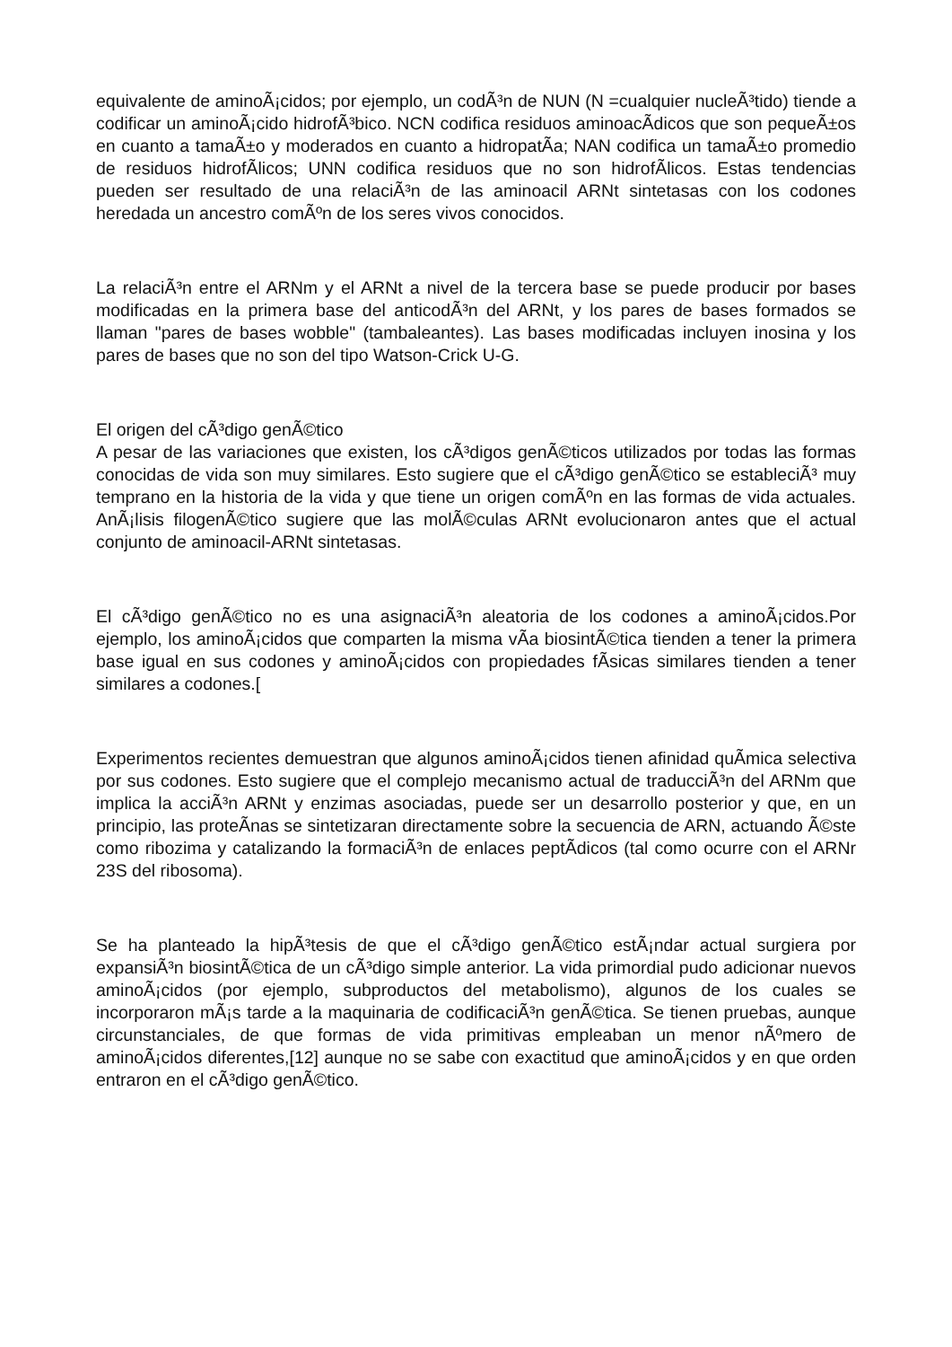equivalente de aminoÃ¡cidos; por ejemplo, un codÃ³n de NUN (N =cualquier nucleÃ³tido) tiende a codificar un aminoÃ¡cido hidrofÃ³bico. NCN codifica residuos aminoacÃ­dicos que son pequeÃ±os en cuanto a tamaÃ±o y moderados en cuanto a hidropatÃ­a; NAN codifica un tamaÃ±o promedio de residuos hidrofÃ­licos; UNN codifica residuos que no son hidrofÃ­licos. Estas tendencias pueden ser resultado de una relaciÃ³n de las aminoacil ARNt sintetasas con los codones heredada un ancestro comÃºn de los seres vivos conocidos.
La relaciÃ³n entre el ARNm y el ARNt a nivel de la tercera base se puede producir por bases modificadas en la primera base del anticodÃ³n del ARNt, y los pares de bases formados se llaman "pares de bases wobble" (tambaleantes). Las bases modificadas incluyen inosina y los pares de bases que no son del tipo Watson-Crick U-G.
El origen del cÃ³digo genÃ©tico
A pesar de las variaciones que existen, los cÃ³digos genÃ©ticos utilizados por todas las formas conocidas de vida son muy similares. Esto sugiere que el cÃ³digo genÃ©tico se estableciÃ³ muy temprano en la historia de la vida y que tiene un origen comÃºn en las formas de vida actuales. AnÃ¡lisis filogenÃ©tico sugiere que las molÃ©culas ARNt evolucionaron antes que el actual conjunto de aminoacil-ARNt sintetasas.
El cÃ³digo genÃ©tico no es una asignaciÃ³n aleatoria de los codones a aminoÃ¡cidos.Por ejemplo, los aminoÃ¡cidos que comparten la misma vÃ­a biosintÃ©tica tienden a tener la primera base igual en sus codones y aminoÃ¡cidos con propiedades fÃ­sicas similares tienden a tener similares a codones.[
Experimentos recientes demuestran que algunos aminoÃ¡cidos tienen afinidad quÃ­mica selectiva por sus codones. Esto sugiere que el complejo mecanismo actual de traducciÃ³n del ARNm que implica la acciÃ³n ARNt y enzimas asociadas, puede ser un desarrollo posterior y que, en un principio, las proteÃ­nas se sintetizaran directamente sobre la secuencia de ARN, actuando Ã©ste como ribozima y catalizando la formaciÃ³n de enlaces peptÃ­dicos (tal como ocurre con el ARNr 23S del ribosoma).
Se ha planteado la hipÃ³tesis de que el cÃ³digo genÃ©tico estÃ¡ndar actual surgiera por expansiÃ³n biosintÃ©tica de un cÃ³digo simple anterior. La vida primordial pudo adicionar nuevos aminoÃ¡cidos (por ejemplo, subproductos del metabolismo), algunos de los cuales se incorporaron mÃ¡s tarde a la maquinaria de codificaciÃ³n genÃ©tica. Se tienen pruebas, aunque circunstanciales, de que formas de vida primitivas empleaban un menor nÃºmero de aminoÃ¡cidos diferentes,[12] aunque no se sabe con exactitud que aminoÃ¡cidos y en que orden entraron en el cÃ³digo genÃ©tico.